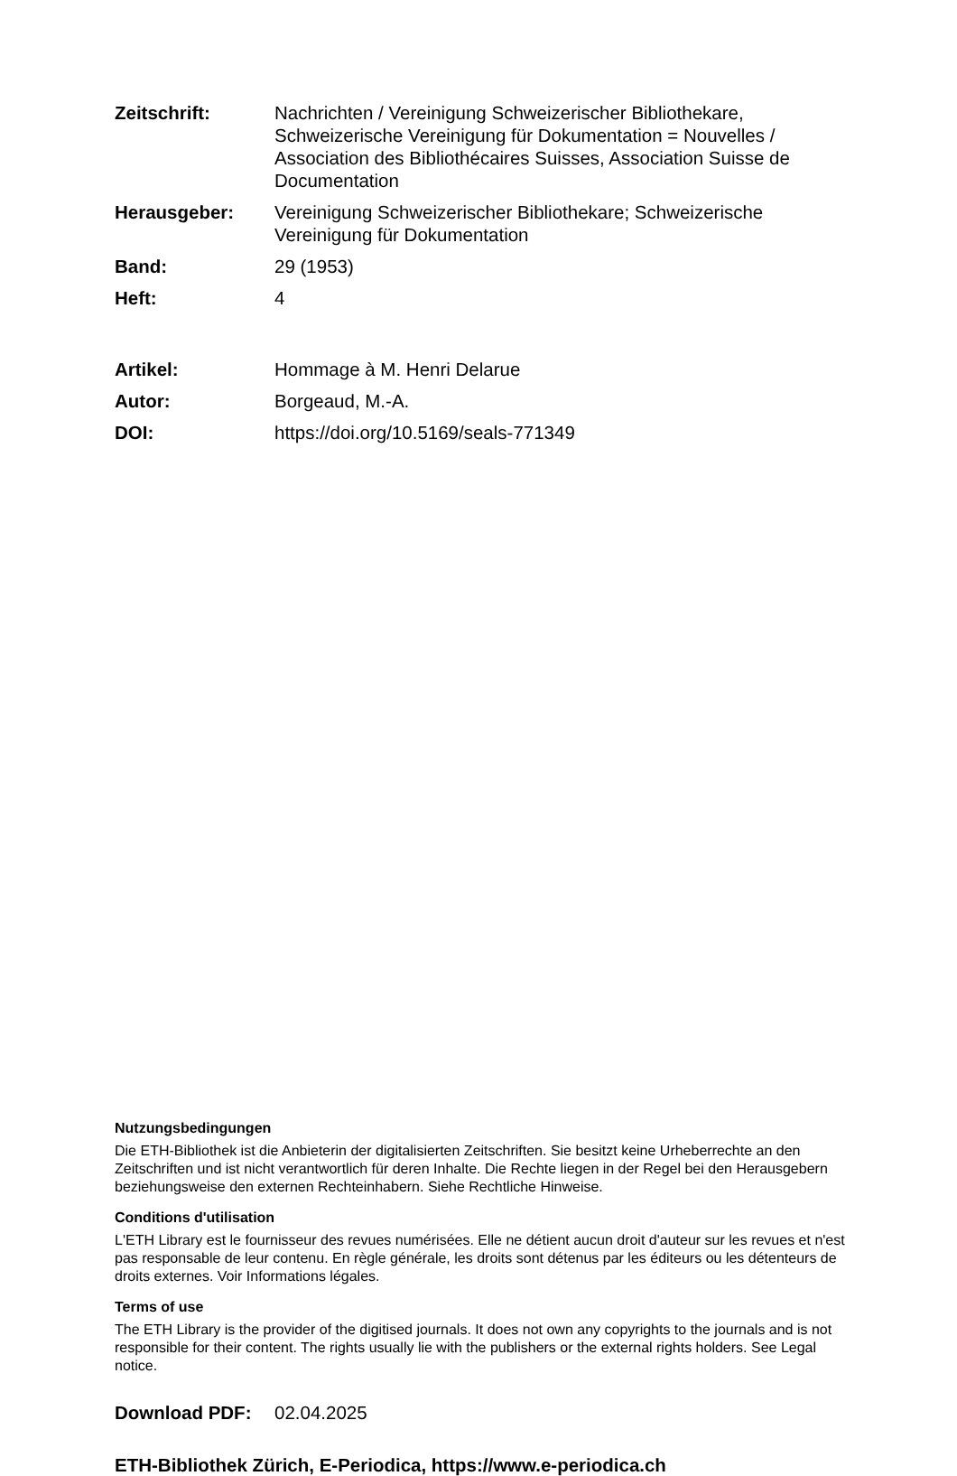Zeitschrift: Nachrichten / Vereinigung Schweizerischer Bibliothekare, Schweizerische Vereinigung für Dokumentation = Nouvelles / Association des Bibliothécaires Suisses, Association Suisse de Documentation
Herausgeber: Vereinigung Schweizerischer Bibliothekare; Schweizerische Vereinigung für Dokumentation
Band: 29 (1953)
Heft: 4
Artikel: Hommage à M. Henri Delarue
Autor: Borgeaud, M.-A.
DOI: https://doi.org/10.5169/seals-771349
Nutzungsbedingungen
Die ETH-Bibliothek ist die Anbieterin der digitalisierten Zeitschriften. Sie besitzt keine Urheberrechte an den Zeitschriften und ist nicht verantwortlich für deren Inhalte. Die Rechte liegen in der Regel bei den Herausgebern beziehungsweise den externen Rechteinhabern. Siehe Rechtliche Hinweise.
Conditions d'utilisation
L'ETH Library est le fournisseur des revues numérisées. Elle ne détient aucun droit d'auteur sur les revues et n'est pas responsable de leur contenu. En règle générale, les droits sont détenus par les éditeurs ou les détenteurs de droits externes. Voir Informations légales.
Terms of use
The ETH Library is the provider of the digitised journals. It does not own any copyrights to the journals and is not responsible for their content. The rights usually lie with the publishers or the external rights holders. See Legal notice.
Download PDF: 02.04.2025
ETH-Bibliothek Zürich, E-Periodica, https://www.e-periodica.ch